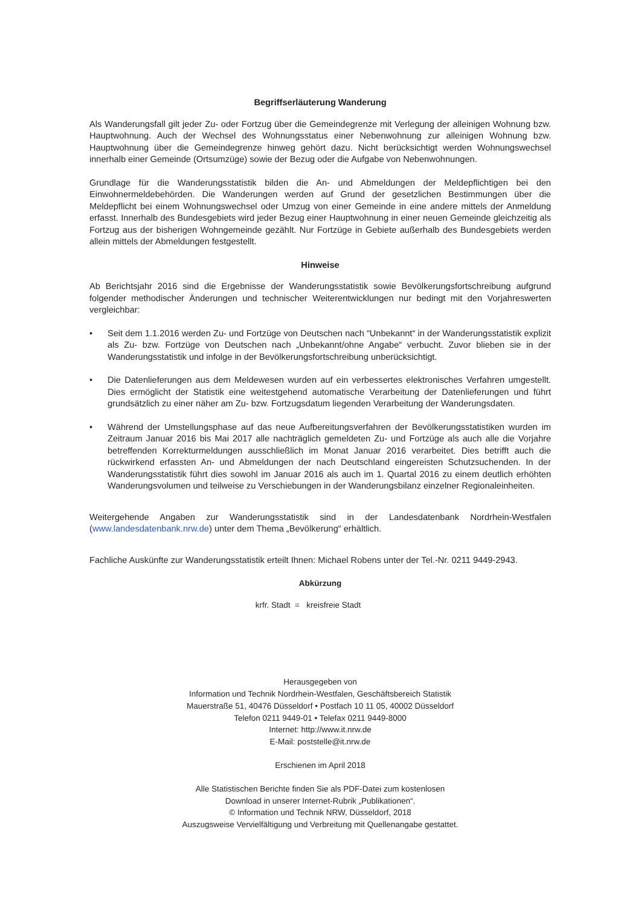Begriffserläuterung Wanderung
Als Wanderungsfall gilt jeder Zu- oder Fortzug über die Gemeindegrenze mit Verlegung der alleinigen Wohnung bzw. Hauptwohnung. Auch der Wechsel des Wohnungsstatus einer Nebenwohnung zur alleinigen Wohnung bzw. Hauptwohnung über die Gemeindegrenze hinweg gehört dazu. Nicht berücksichtigt werden Wohnungswechsel innerhalb einer Gemeinde (Ortsumzüge) sowie der Bezug oder die Aufgabe von Nebenwohnungen.
Grundlage für die Wanderungsstatistik bilden die An- und Abmeldungen der Meldepflichtigen bei den Einwohnermeldebehörden. Die Wanderungen werden auf Grund der gesetzlichen Bestimmungen über die Meldepflicht bei einem Wohnungswechsel oder Umzug von einer Gemeinde in eine andere mittels der Anmeldung erfasst. Innerhalb des Bundesgebiets wird jeder Bezug einer Hauptwohnung in einer neuen Gemeinde gleichzeitig als Fortzug aus der bisherigen Wohngemeinde gezählt. Nur Fortzüge in Gebiete außerhalb des Bundesgebiets werden allein mittels der Abmeldungen festgestellt.
Hinweise
Ab Berichtsjahr 2016 sind die Ergebnisse der Wanderungsstatistik sowie Bevölkerungsfortschreibung aufgrund folgender methodischer Änderungen und technischer Weiterentwicklungen nur bedingt mit den Vorjahreswerten vergleichbar:
• Seit dem 1.1.2016 werden Zu- und Fortzüge von Deutschen nach “Unbekannt“ in der Wanderungsstatistik explizit als Zu- bzw. Fortzüge von Deutschen nach „Unbekannt/ohne Angabe“ verbucht. Zuvor blieben sie in der Wanderungsstatistik und infolge in der Bevölkerungsfortschreibung unberücksichtigt.
• Die Datenlieferungen aus dem Meldewesen wurden auf ein verbessertes elektronisches Verfahren umgestellt. Dies ermöglicht der Statistik eine weitestgehend automatische Verarbeitung der Datenlieferungen und führt grundsätzlich zu einer näher am Zu- bzw. Fortzugsdatum liegenden Verarbeitung der Wanderungsdaten.
• Während der Umstellungsphase auf das neue Aufbereitungsverfahren der Bevölkerungsstatistiken wurden im Zeitraum Januar 2016 bis Mai 2017 alle nachträglich gemeldeten Zu- und Fortzüge als auch alle die Vorjahre betreffenden Korrekturmeldungen ausschließlich im Monat Januar 2016 verarbeitet. Dies betrifft auch die rückwirkend erfassten An- und Abmeldungen der nach Deutschland eingereisten Schutzsuchenden. In der Wanderungsstatistik führt dies sowohl im Januar 2016 als auch im 1. Quartal 2016 zu einem deutlich erhöhten Wanderungsvolumen und teilweise zu Verschiebungen in der Wanderungsbilanz einzelner Regionaleinheiten.
Weitergehende Angaben zur Wanderungsstatistik sind in der Landesdatenbank Nordrhein-Westfalen (www.landesdatenbank.nrw.de) unter dem Thema „Bevölkerung“ erhältlich.
Fachliche Auskünfte zur Wanderungsstatistik erteilt Ihnen: Michael Robens unter der Tel.-Nr. 0211 9449-2943.
Abkürzung
krfr. Stadt = kreisfreie Stadt
Herausgegeben von
Information und Technik Nordrhein-Westfalen, Geschäftsbereich Statistik
Mauerstraße 51, 40476 Düsseldorf • Postfach 10 11 05, 40002 Düsseldorf
Telefon 0211 9449-01 • Telefax 0211 9449-8000
Internet: http://www.it.nrw.de
E-Mail: poststelle@it.nrw.de
Erschienen im April 2018
Alle Statistischen Berichte finden Sie als PDF-Datei zum kostenlosen
Download in unserer Internet-Rubrik „Publikationen“.
© Information und Technik NRW, Düsseldorf, 2018
Auszugsweise Vervielfältigung und Verbreitung mit Quellenangabe gestattet.